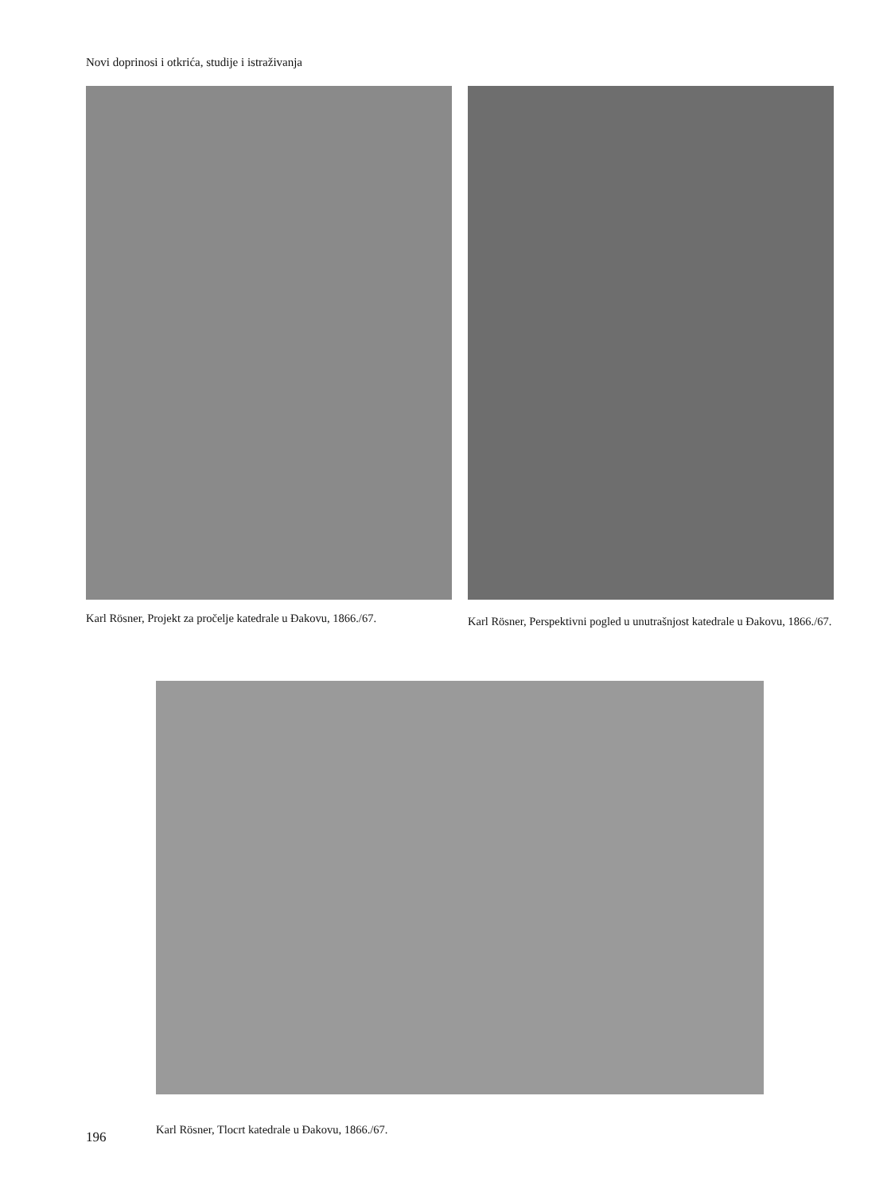Novi doprinosi i otkrića, studije i istraživanja
Karl Rösner, Projekt za pročelje katedrale u Đakovu, 1866./67.
Karl Rösner, Perspektivni pogled u unutrašnjost katedrale u Đakovu, 1866./67.
Karl Rösner, Tlocrt katedrale u Đakovu, 1866./67.
196